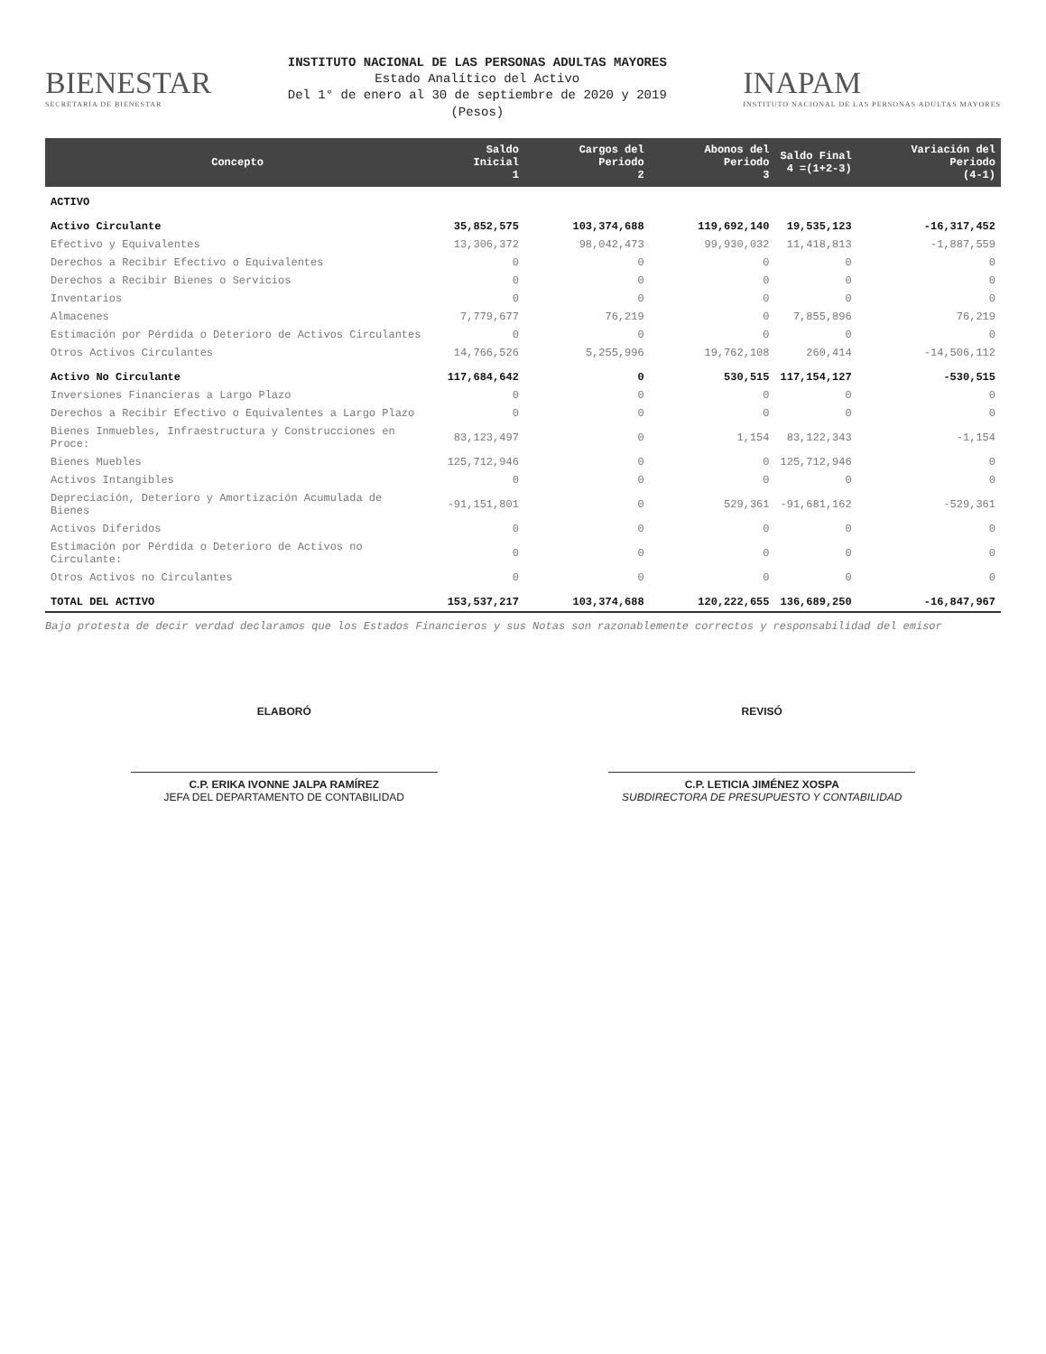BIENESTAR
SECRETARÍA DE BIENESTAR
INSTITUTO NACIONAL DE LAS PERSONAS ADULTAS MAYORES
Estado Analítico del Activo
Del 1° de enero al 30 de septiembre de 2020 y 2019
(Pesos)
INAPAM
INSTITUTO NACIONAL DE LAS PERSONAS ADULTAS MAYORES
| Concepto | Saldo Inicial 1 | Cargos del Periodo 2 | Abonos del Periodo 3 | Saldo Final 4 =(1+2-3) | Variación del Periodo (4-1) |
| --- | --- | --- | --- | --- | --- |
| ACTIVO | | | | | |
| Activo Circulante | 35,852,575 | 103,374,688 | 119,692,140 | 19,535,123 | -16,317,452 |
| Efectivo y Equivalentes | 13,306,372 | 98,042,473 | 99,930,032 | 11,418,813 | -1,887,559 |
| Derechos a Recibir Efectivo o Equivalentes | 0 | 0 | 0 | 0 | 0 |
| Derechos a Recibir Bienes o Servicios | 0 | 0 | 0 | 0 | 0 |
| Inventarios | 0 | 0 | 0 | 0 | 0 |
| Almacenes | 7,779,677 | 76,219 | 0 | 7,855,896 | 76,219 |
| Estimación por Pérdida o Deterioro de Activos Circulantes | 0 | 0 | 0 | 0 | 0 |
| Otros Activos Circulantes | 14,766,526 | 5,255,996 | 19,762,108 | 260,414 | -14,506,112 |
| Activo No Circulante | 117,684,642 | 0 | 530,515 | 117,154,127 | -530,515 |
| Inversiones Financieras a Largo Plazo | 0 | 0 | 0 | 0 | 0 |
| Derechos a Recibir Efectivo o Equivalentes a Largo Plazo | 0 | 0 | 0 | 0 | 0 |
| Bienes Inmuebles, Infraestructura y Construcciones en Proce: | 83,123,497 | 0 | 1,154 | 83,122,343 | -1,154 |
| Bienes Muebles | 125,712,946 | 0 | 0 | 125,712,946 | 0 |
| Activos Intangibles | 0 | 0 | 0 | 0 | 0 |
| Depreciación, Deterioro y Amortización Acumulada de Bienes | -91,151,801 | 0 | 529,361 | -91,681,162 | -529,361 |
| Activos Diferidos | 0 | 0 | 0 | 0 | 0 |
| Estimación por Pérdida o Deterioro de Activos no Circulante: | 0 | 0 | 0 | 0 | 0 |
| Otros Activos no Circulantes | 0 | 0 | 0 | 0 | 0 |
| TOTAL DEL ACTIVO | 153,537,217 | 103,374,688 | 120,222,655 | 136,689,250 | -16,847,967 |
Bajo protesta de decir verdad declaramos que los Estados Financieros y sus Notas son razonablemente correctos y responsabilidad del emisor
ELABORÓ
C.P. ERIKA IVONNE JALPA RAMÍREZ
JEFA DEL DEPARTAMENTO DE CONTABILIDAD
REVISÓ
C.P. LETICIA JIMÉNEZ XOSPA
SUBDIRECTORA DE PRESUPUESTO Y CONTABILIDAD